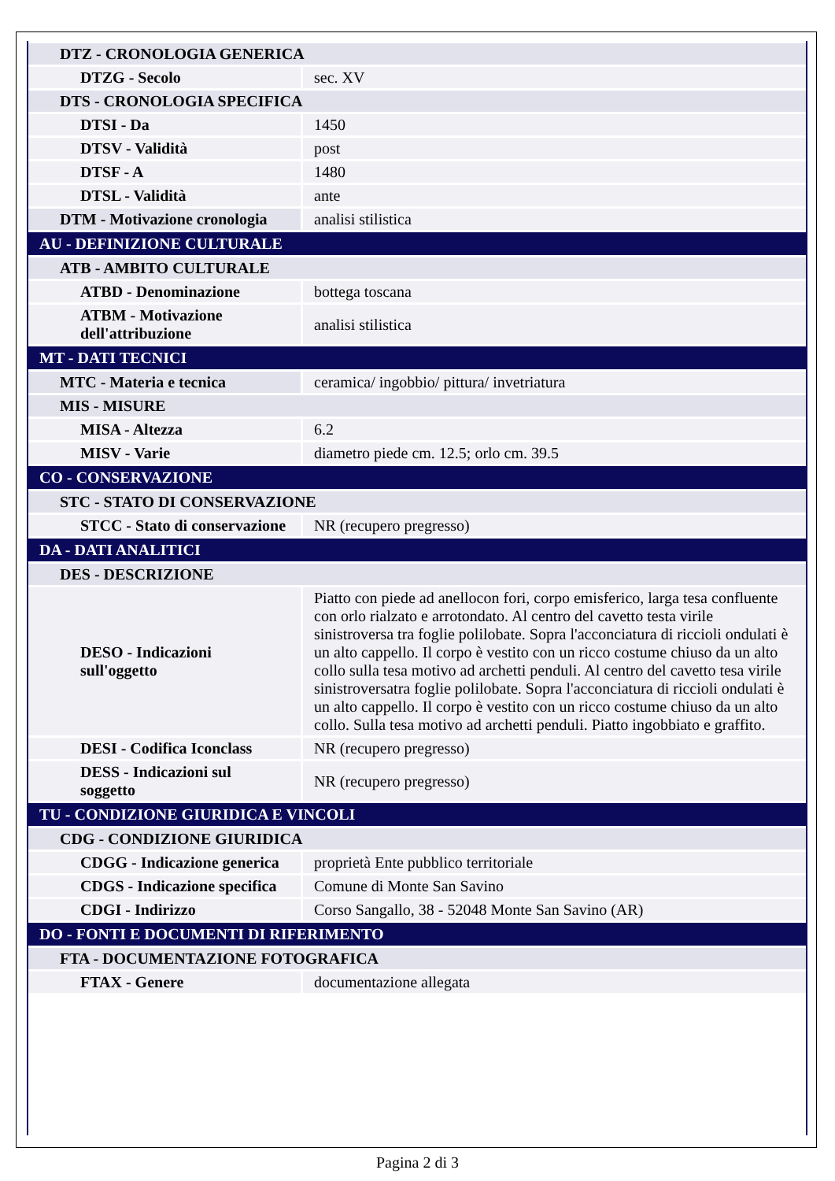| DTZ - CRONOLOGIA GENERICA | |
| DTZG - Secolo | sec. XV |
| DTS - CRONOLOGIA SPECIFICA | |
| DTSI - Da | 1450 |
| DTSV - Validità | post |
| DTSF - A | 1480 |
| DTSL - Validità | ante |
| DTM - Motivazione cronologia | analisi stilistica |
| AU - DEFINIZIONE CULTURALE | |
| ATB - AMBITO CULTURALE | |
| ATBD - Denominazione | bottega toscana |
| ATBM - Motivazione dell'attribuzione | analisi stilistica |
| MT - DATI TECNICI | |
| MTC - Materia e tecnica | ceramica/ ingobbio/ pittura/ invetriatura |
| MIS - MISURE | |
| MISA - Altezza | 6.2 |
| MISV - Varie | diametro piede cm. 12.5; orlo cm. 39.5 |
| CO - CONSERVAZIONE | |
| STC - STATO DI CONSERVAZIONE | |
| STCC - Stato di conservazione | NR (recupero pregresso) |
| DA - DATI ANALITICI | |
| DES - DESCRIZIONE | |
| DESO - Indicazioni sull'oggetto | Piatto con piede ad anellocon fori, corpo emisferico, larga tesa confluente con orlo rialzato e arrotondato. Al centro del cavetto testa virile sinistroversa tra foglie polilobate. Sopra l'acconciatura di riccioli ondulati è un alto cappello. Il corpo è vestito con un ricco costume chiuso da un alto collo sulla tesa motivo ad archetti penduli. Al centro del cavetto tesa virile sinistroversatra foglie polilobate. Sopra l'acconciatura di riccioli ondulati è un alto cappello. Il corpo è vestito con un ricco costume chiuso da un alto collo. Sulla tesa motivo ad archetti penduli. Piatto ingobbiato e graffito. |
| DESI - Codifica Iconclass | NR (recupero pregresso) |
| DESS - Indicazioni sul soggetto | NR (recupero pregresso) |
| TU - CONDIZIONE GIURIDICA E VINCOLI | |
| CDG - CONDIZIONE GIURIDICA | |
| CDGG - Indicazione generica | proprietà Ente pubblico territoriale |
| CDGS - Indicazione specifica | Comune di Monte San Savino |
| CDGI - Indirizzo | Corso Sangallo, 38 - 52048 Monte San Savino (AR) |
| DO - FONTI E DOCUMENTI DI RIFERIMENTO | |
| FTA - DOCUMENTAZIONE FOTOGRAFICA | |
| FTAX - Genere | documentazione allegata |
Pagina 2 di 3